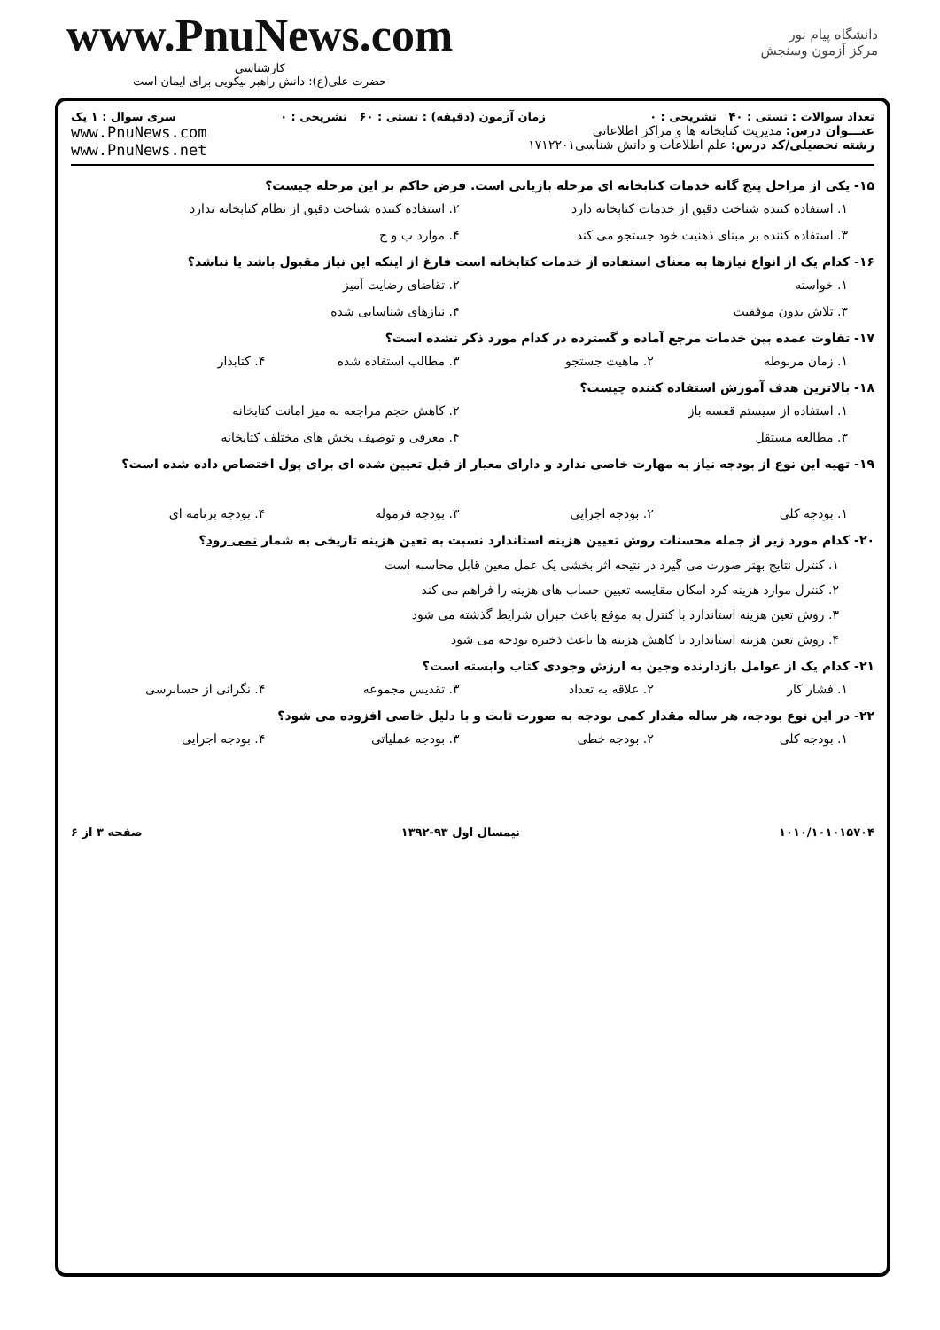www.PnuNews.com
کارشناسی
حضرت علی(ع): دانش راهبر نیکویی برای ایمان است
دانشگاه پیام نور
مرکز آزمون وسنجش
تعداد سوالات : تستی : ۴۰ تشریحی : ۰ زمان آزمون (دقیقه) : تستی : ۶۰ تشریحی : ۰ سری سوال : ۱ یک
عنـــوان درس: مدیریت کتابخانه ها و مراکز اطلاعاتی
رشته تحصیلی/کد درس: علم اطلاعات و دانش شناسی۱۷۱۲۲۰۱
www.PnuNews.com
www.PnuNews.net
۱۵- یکی از مراحل پنج گانه خدمات کتابخانه ای مرحله بازیابی است. فرض حاکم بر این مرحله چیست؟
۱. استفاده کننده شناخت دقیق از خدمات کتابخانه دارد ۲. استفاده کننده شناخت دقیق از نظام کتابخانه ندارد ۳. استفاده کننده بر مبنای ذهنیت خود جستجو می کند ۴. موارد ب و ج
۱۶- کدام یک از انواع نیازها به معنای استفاده از خدمات کتابخانه است فارغ از اینکه این نیاز مقبول باشد یا نباشد؟
۱. خواسته ۲. تقاضای رضایت آمیز ۳. تلاش بدون موفقیت ۴. نیازهای شناسایی شده
۱۷- تفاوت عمده بین خدمات مرجع آماده و گسترده در کدام مورد ذکر نشده است؟
۱. زمان مربوطه ۲. ماهیت جستجو ۳. مطالب استفاده شده ۴. کتابدار
۱۸- بالاترین هدف آموزش استفاده کننده چیست؟
۱. استفاده از سیستم قفسه باز ۲. کاهش حجم مراجعه به میز امانت کتابخانه ۳. مطالعه مستقل ۴. معرفی و توصیف بخش های مختلف کتابخانه
۱۹- تهیه این نوع از بودجه نیاز به مهارت خاصی ندارد و دارای معیار از قبل تعیین شده ای برای پول اختصاص داده شده است؟
۱. بودجه کلی ۲. بودجه اجرایی ۳. بودجه فرموله ۴. بودجه برنامه ای
۲۰- کدام مورد زیر از جمله محسنات روش تعیین هزینه استاندارد نسبت به تعین هزینه تاریخی به شمار نمی رود؟
۱. کنترل نتایج بهتر صورت می گیرد در نتیجه اثر بخشی یک عمل معین قابل محاسبه است
۲. کنترل موارد هزینه کرد امکان مقایسه تعیین حساب های هزینه را فراهم می کند
۳. روش تعین هزینه استاندارد با کنترل به موقع باعث جبران شرایط گذشته می شود
۴. روش تعین هزینه استاندارد با کاهش هزینه ها باعث ذخیره بودجه می شود
۲۱- کدام یک از عوامل بازدارنده وجین به ارزش وجودی کتاب وابسته است؟
۱. فشار کار ۲. علاقه به تعداد ۳. تقدیس مجموعه ۴. نگرانی از حسابرسی
۲۲- در این نوع بودجه، هر ساله مقدار کمی بودجه به صورت ثابت و با دلیل خاصی افزوده می شود؟
۱. بودجه کلی ۲. بودجه خطی ۳. بودجه عملیاتی ۴. بودجه اجرایی
۱۰۱۰/۱۰۱۰۱۵۷۰۴ نیمسال اول ۹۳-۱۳۹۲ صفحه ۳ از ۶